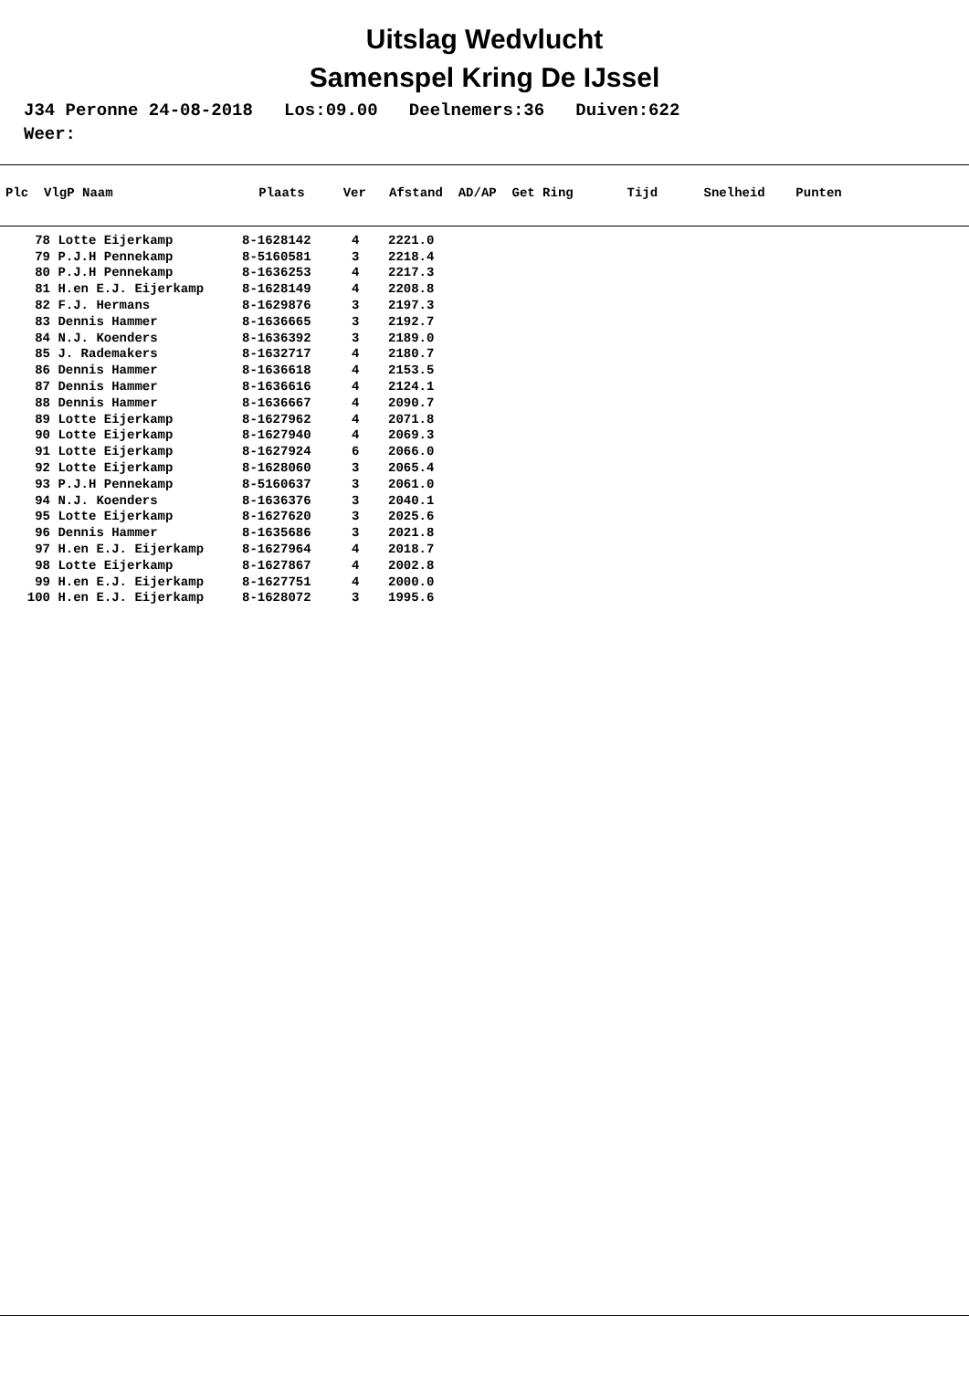Uitslag Wedvlucht
Samenspel Kring De IJssel
J34 Peronne 24-08-2018 Los:09.00 Deelnemers:36 Duiven:622 Weer:
Plc VlgP Naam Plaats Ver Afstand AD/AP Get Ring Tijd Snelheid Punten
| 78 | Lotte Eijerkamp | 8-1628142 | 4 | 2221.0 |
| 79 | P.J.H Pennekamp | 8-5160581 | 3 | 2218.4 |
| 80 | P.J.H Pennekamp | 8-1636253 | 4 | 2217.3 |
| 81 | H.en E.J. Eijerkamp | 8-1628149 | 4 | 2208.8 |
| 82 | F.J. Hermans | 8-1629876 | 3 | 2197.3 |
| 83 | Dennis Hammer | 8-1636665 | 3 | 2192.7 |
| 84 | N.J. Koenders | 8-1636392 | 3 | 2189.0 |
| 85 | J. Rademakers | 8-1632717 | 4 | 2180.7 |
| 86 | Dennis Hammer | 8-1636618 | 4 | 2153.5 |
| 87 | Dennis Hammer | 8-1636616 | 4 | 2124.1 |
| 88 | Dennis Hammer | 8-1636667 | 4 | 2090.7 |
| 89 | Lotte Eijerkamp | 8-1627962 | 4 | 2071.8 |
| 90 | Lotte Eijerkamp | 8-1627940 | 4 | 2069.3 |
| 91 | Lotte Eijerkamp | 8-1627924 | 6 | 2066.0 |
| 92 | Lotte Eijerkamp | 8-1628060 | 3 | 2065.4 |
| 93 | P.J.H Pennekamp | 8-5160637 | 3 | 2061.0 |
| 94 | N.J. Koenders | 8-1636376 | 3 | 2040.1 |
| 95 | Lotte Eijerkamp | 8-1627620 | 3 | 2025.6 |
| 96 | Dennis Hammer | 8-1635686 | 3 | 2021.8 |
| 97 | H.en E.J. Eijerkamp | 8-1627964 | 4 | 2018.7 |
| 98 | Lotte Eijerkamp | 8-1627867 | 4 | 2002.8 |
| 99 | H.en E.J. Eijerkamp | 8-1627751 | 4 | 2000.0 |
| 100 | H.en E.J. Eijerkamp | 8-1628072 | 3 | 1995.6 |